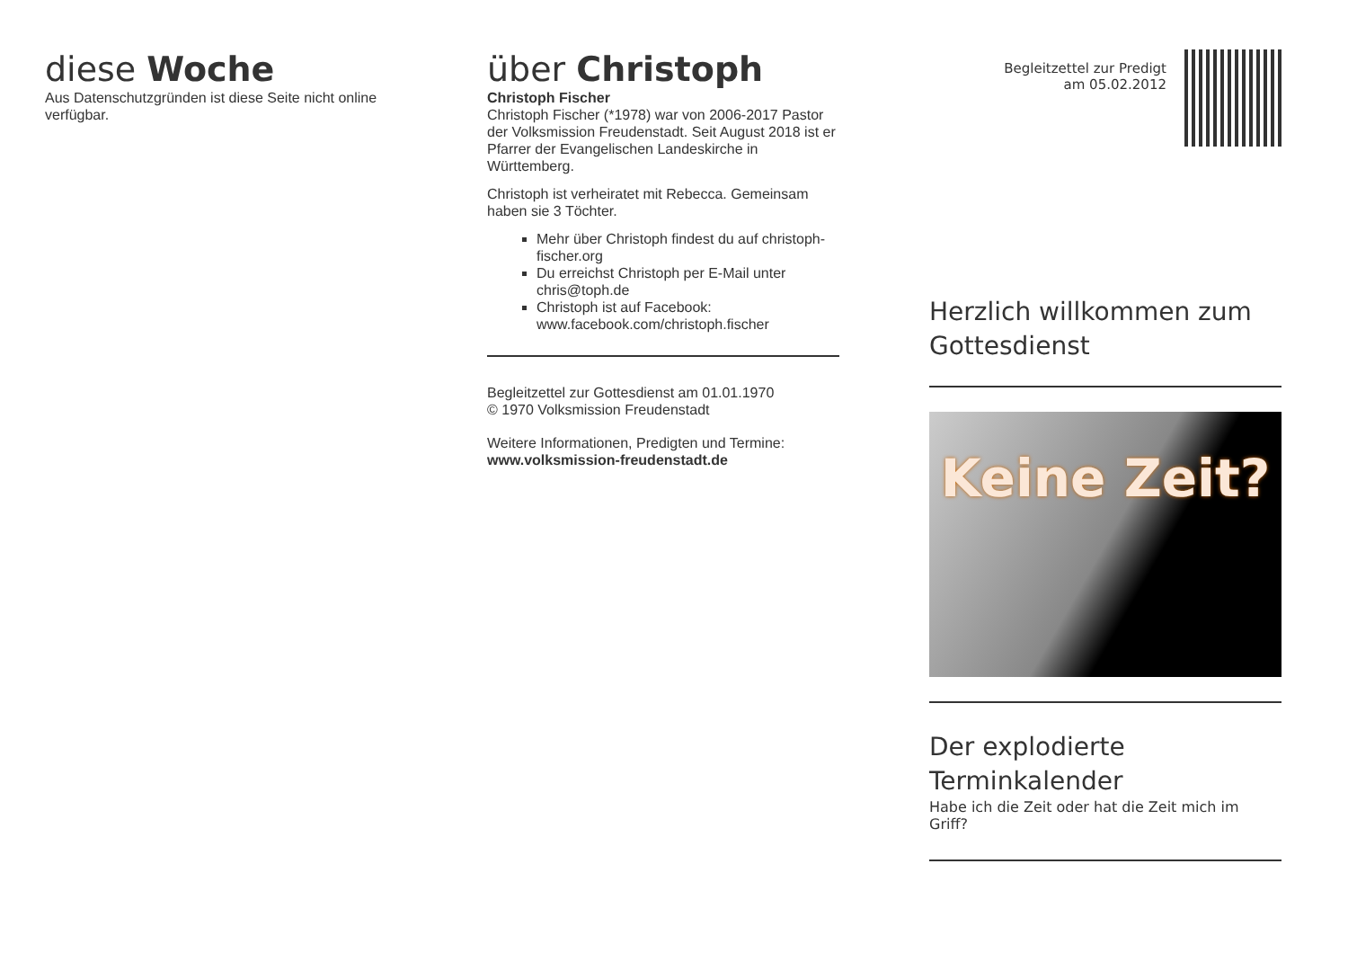diese Woche
Aus Datenschutzgründen ist diese Seite nicht online verfügbar.
über Christoph
Christoph Fischer
Christoph Fischer (*1978) war von 2006-2017 Pastor der Volksmission Freudenstadt. Seit August 2018 ist er Pfarrer der Evangelischen Landeskirche in Württemberg.
Christoph ist verheiratet mit Rebecca. Gemeinsam haben sie 3 Töchter.
Mehr über Christoph findest du auf christoph-fischer.org
Du erreichst Christoph per E-Mail unter chris@toph.de
Christoph ist auf Facebook: www.facebook.com/christoph.fischer
Begleitzettel zur Gottesdienst am 01.01.1970
© 1970 Volksmission Freudenstadt
Weitere Informationen, Predigten und Termine:
www.volksmission-freudenstadt.de
Begleitzettel zur Predigt
am 05.02.2012
Herzlich willkommen zum Gottesdienst
Keine Zeit?
Der explodierte Terminkalender
Habe ich die Zeit oder hat die Zeit mich im Griff?